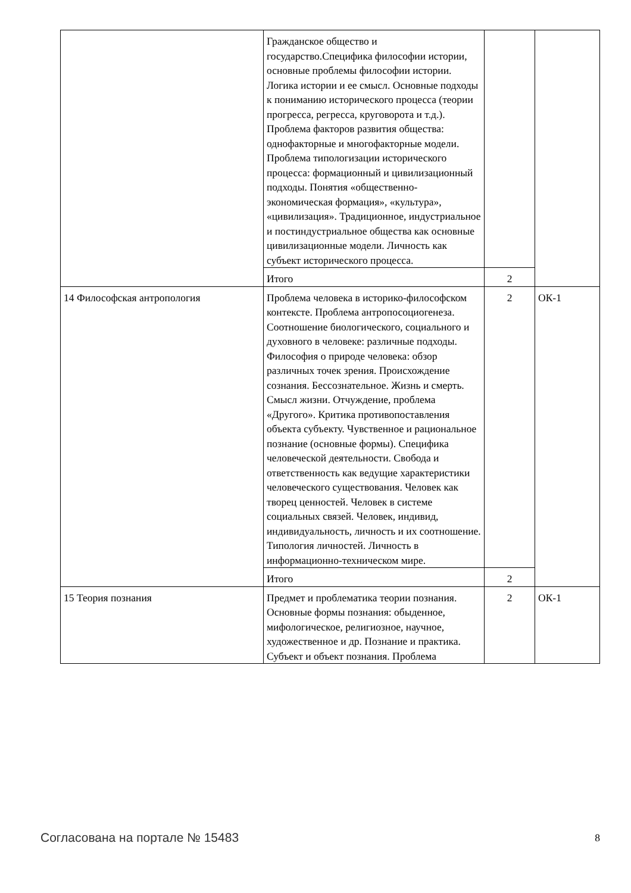| | Гражданское общество и государство.Специфика философии истории, основные проблемы философии истории. Логика истории и ее смысл. Основные подходы к пониманию исторического процесса (теории прогресса, регресса, круговорота и т.д.). Проблема факторов развития общества: однофакторные и многофакторные модели. Проблема типологизации исторического процесса: формационный и цивилизационный подходы. Понятия «общественно-экономическая формация», «культура», «цивилизация». Традиционное, индустриальное и постиндустриальное общества как основные цивилизационные модели. Личность как субъект исторического процесса. | | |
| | Итого | 2 | |
| 14 Философская антропология | Проблема человека в историко-философском контексте. Проблема антропосоциогенеза. Соотношение биологического, социального и духовного в человеке: различные подходы. Философия о природе человека: обзор различных точек зрения. Происхождение сознания. Бессознательное. Жизнь и смерть. Смысл жизни. Отчуждение, проблема «Другого». Критика противопоставления объекта субъекту. Чувственное и рациональное познание (основные формы). Специфика человеческой деятельности. Свобода и ответственность как ведущие характеристики человеческого существования. Человек как творец ценностей. Человек в системе социальных связей. Человек, индивид, индивидуальность, личность и их соотношение. Типология личностей. Личность в информационно-техническом мире. | 2 | ОК-1 |
| | Итого | 2 | |
| 15 Теория познания | Предмет и проблематика теории познания. Основные формы познания: обыденное, мифологическое, религиозное, научное, художественное и др. Познание и практика. Субъект и объект познания. Проблема | 2 | ОК-1 |
Согласована на портале № 15483 8